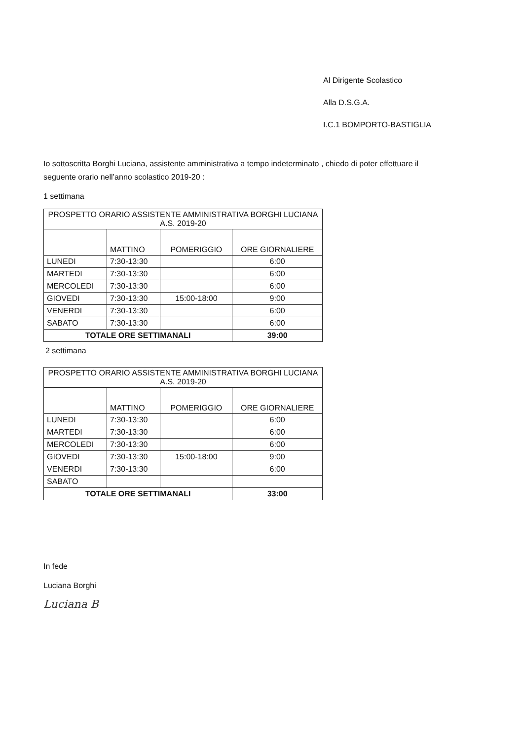Al Dirigente Scolastico
Alla D.S.G.A.
I.C.1 BOMPORTO-BASTIGLIA
Io sottoscritta Borghi Luciana, assistente amministrativa a tempo indeterminato , chiedo di poter effettuare il seguente orario nell’anno scolastico 2019-20 :
1 settimana
| PROSPETTO ORARIO ASSISTENTE AMMINISTRATIVA BORGHI LUCIANA A.S. 2019-20 | | | |
| | MATTINO | POMERIGGIO | ORE GIORNALIERE |
| LUNEDI | 7:30-13:30 | | 6:00 |
| MARTEDI | 7:30-13:30 | | 6:00 |
| MERCOLEDI | 7:30-13:30 | | 6:00 |
| GIOVEDI | 7:30-13:30 | 15:00-18:00 | 9:00 |
| VENERDI | 7:30-13:30 | | 6:00 |
| SABATO | 7:30-13:30 | | 6:00 |
| TOTALE ORE SETTIMANALI | | | 39:00 |
2 settimana
| PROSPETTO ORARIO ASSISTENTE AMMINISTRATIVA BORGHI LUCIANA A.S. 2019-20 | | | |
| | MATTINO | POMERIGGIO | ORE GIORNALIERE |
| LUNEDI | 7:30-13:30 | | 6:00 |
| MARTEDI | 7:30-13:30 | | 6:00 |
| MERCOLEDI | 7:30-13:30 | | 6:00 |
| GIOVEDI | 7:30-13:30 | 15:00-18:00 | 9:00 |
| VENERDI | 7:30-13:30 | | 6:00 |
| SABATO | | | |
| TOTALE ORE SETTIMANALI | | | 33:00 |
In fede
Luciana Borghi
Luciana B